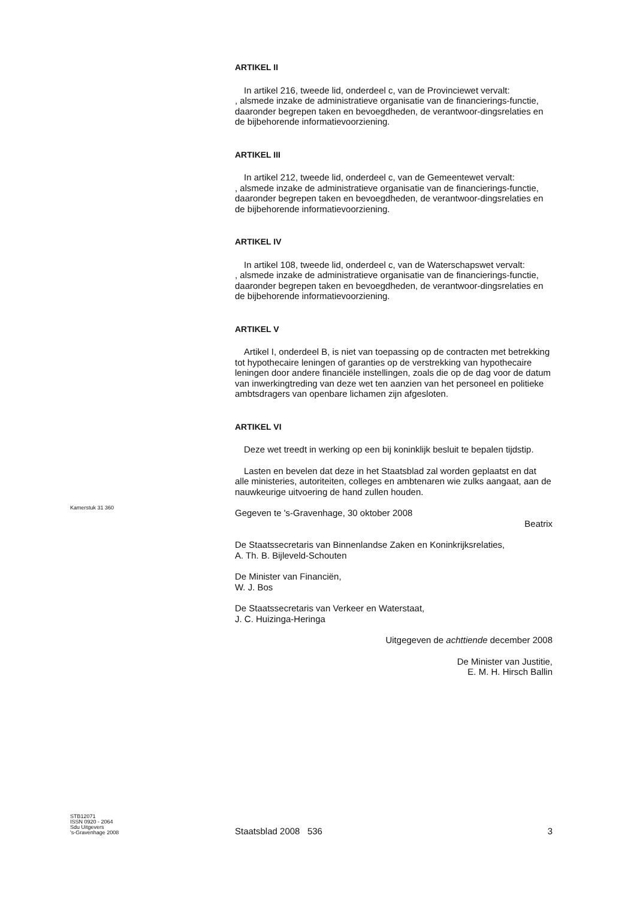ARTIKEL II
In artikel 216, tweede lid, onderdeel c, van de Provinciewet vervalt:
, alsmede inzake de administratieve organisatie van de financierings-functie, daaronder begrepen taken en bevoegdheden, de verantwoor-dingsrelaties en de bijbehorende informatievoorziening.
ARTIKEL III
In artikel 212, tweede lid, onderdeel c, van de Gemeentewet vervalt:
, alsmede inzake de administratieve organisatie van de financierings-functie, daaronder begrepen taken en bevoegdheden, de verantwoor-dingsrelaties en de bijbehorende informatievoorziening.
ARTIKEL IV
In artikel 108, tweede lid, onderdeel c, van de Waterschapswet vervalt:
, alsmede inzake de administratieve organisatie van de financierings-functie, daaronder begrepen taken en bevoegdheden, de verantwoor-dingsrelaties en de bijbehorende informatievoorziening.
ARTIKEL V
Artikel I, onderdeel B, is niet van toepassing op de contracten met betrekking tot hypothecaire leningen of garanties op de verstrekking van hypothecaire leningen door andere financiële instellingen, zoals die op de dag voor de datum van inwerkingtreding van deze wet ten aanzien van het personeel en politieke ambtsdragers van openbare lichamen zijn afgesloten.
ARTIKEL VI
Deze wet treedt in werking op een bij koninklijk besluit te bepalen tijdstip.
Lasten en bevelen dat deze in het Staatsblad zal worden geplaatst en dat alle ministeries, autoriteiten, colleges en ambtenaren wie zulks aangaat, aan de nauwkeurige uitvoering de hand zullen houden.
Gegeven te 's-Gravenhage, 30 oktober 2008
Beatrix
De Staatssecretaris van Binnenlandse Zaken en Koninkrijksrelaties,
A. Th. B. Bijleveld-Schouten
De Minister van Financiën,
W. J. Bos
De Staatssecretaris van Verkeer en Waterstaat,
J. C. Huizinga-Heringa
Uitgegeven de achttiende december 2008
De Minister van Justitie,
E. M. H. Hirsch Ballin
Kamerstuk 31 360
STB12071
ISSN 0920 - 2064
Sdu Uitgevers
's-Gravenhage 2008
Staatsblad 2008 536 3